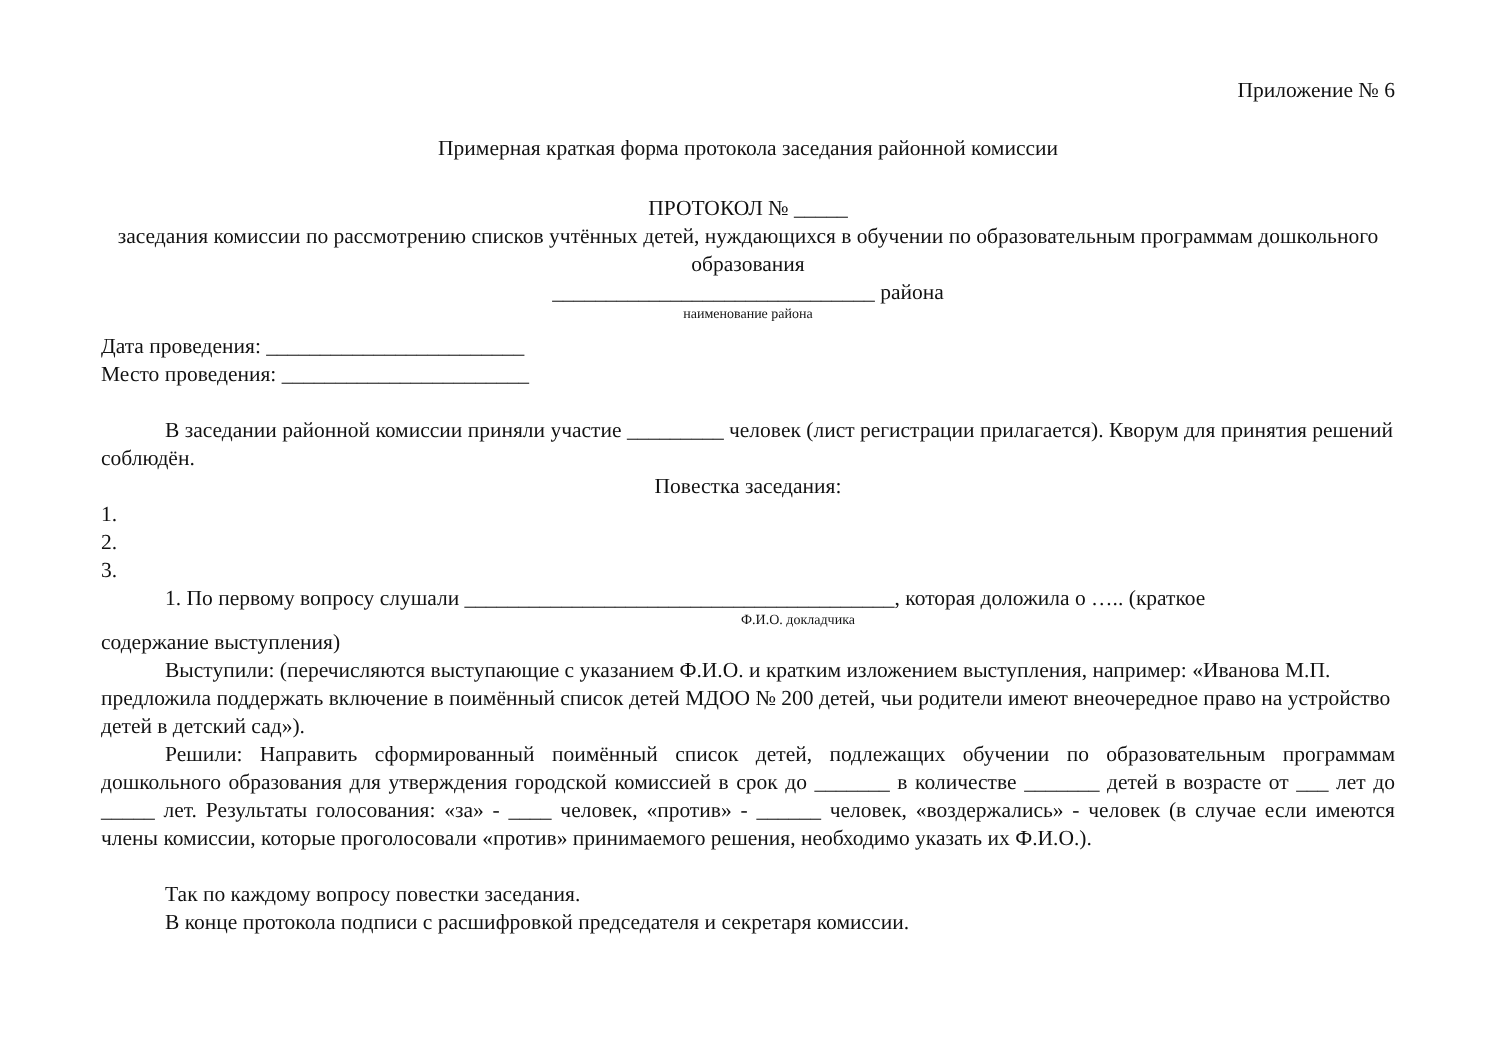Приложение № 6
Примерная краткая форма протокола заседания районной комиссии
ПРОТОКОЛ № _____
заседания комиссии по рассмотрению списков учтённых детей, нуждающихся в обучении по образовательным программам дошкольного образования
______________________________ района
наименование района
Дата проведения: ________________________
Место проведения: _______________________
В заседании районной комиссии приняли участие _________ человек (лист регистрации прилагается). Кворум для принятия решений соблюдён.
Повестка заседания:
1.
2.
3.
1. По первому вопросу слушали ________________________________________, которая доложила о ….. (краткое
Ф.И.О. докладчика
содержание выступления)
Выступили: (перечисляются выступающие с указанием Ф.И.О. и кратким изложением выступления, например: «Иванова М.П. предложила поддержать включение в поимённый список детей МДОО № 200 детей, чьи родители имеют внеочередное право на устройство детей в детский сад»).
Решили: Направить сформированный поимённый список детей, подлежащих обучении по образовательным программам дошкольного образования для утверждения городской комиссией в срок до _______ в количестве _______ детей в возрасте от ___ лет до _____ лет. Результаты голосования: «за» - ____ человек, «против» - ______ человек, «воздержались» - человек (в случае если имеются члены комиссии, которые проголосовали «против» принимаемого решения, необходимо указать их Ф.И.О.).
Так по каждому вопросу повестки заседания.
В конце протокола подписи с расшифровкой председателя и секретаря комиссии.